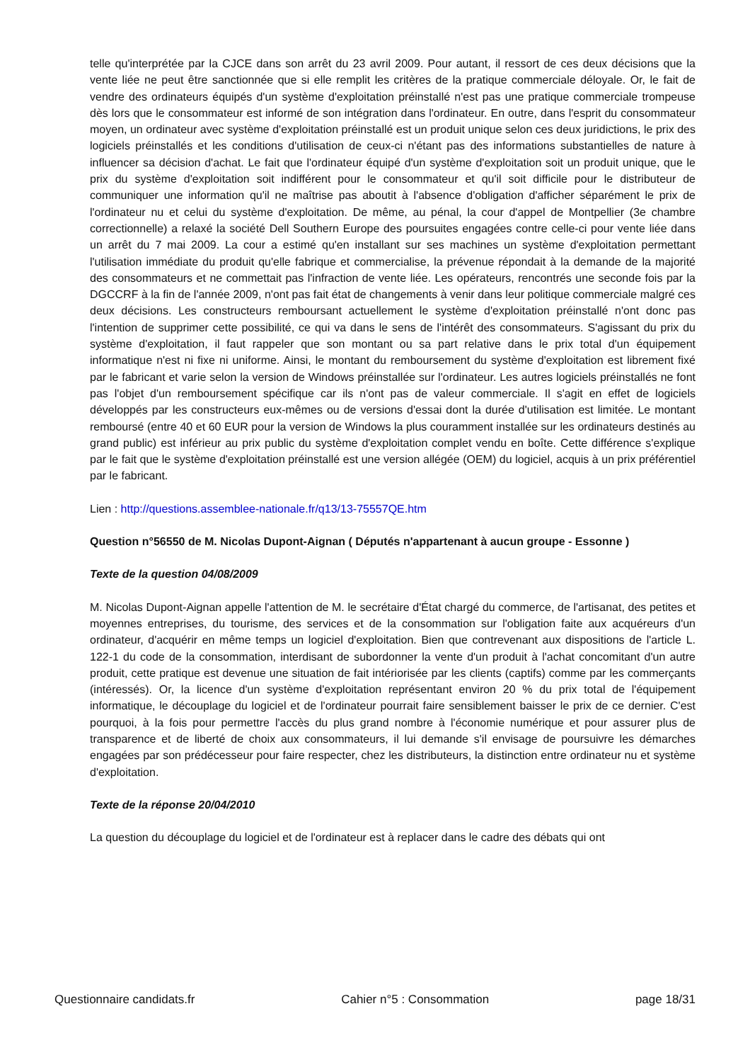telle qu'interprétée par la CJCE dans son arrêt du 23 avril 2009. Pour autant, il ressort de ces deux décisions que la vente liée ne peut être sanctionnée que si elle remplit les critères de la pratique commerciale déloyale. Or, le fait de vendre des ordinateurs équipés d'un système d'exploitation préinstallé n'est pas une pratique commerciale trompeuse dès lors que le consommateur est informé de son intégration dans l'ordinateur. En outre, dans l'esprit du consommateur moyen, un ordinateur avec système d'exploitation préinstallé est un produit unique selon ces deux juridictions, le prix des logiciels préinstallés et les conditions d'utilisation de ceux-ci n'étant pas des informations substantielles de nature à influencer sa décision d'achat. Le fait que l'ordinateur équipé d'un système d'exploitation soit un produit unique, que le prix du système d'exploitation soit indifférent pour le consommateur et qu'il soit difficile pour le distributeur de communiquer une information qu'il ne maîtrise pas aboutit à l'absence d'obligation d'afficher séparément le prix de l'ordinateur nu et celui du système d'exploitation. De même, au pénal, la cour d'appel de Montpellier (3e chambre correctionnelle) a relaxé la société Dell Southern Europe des poursuites engagées contre celle-ci pour vente liée dans un arrêt du 7 mai 2009. La cour a estimé qu'en installant sur ses machines un système d'exploitation permettant l'utilisation immédiate du produit qu'elle fabrique et commercialise, la prévenue répondait à la demande de la majorité des consommateurs et ne commettait pas l'infraction de vente liée. Les opérateurs, rencontrés une seconde fois par la DGCCRF à la fin de l'année 2009, n'ont pas fait état de changements à venir dans leur politique commerciale malgré ces deux décisions. Les constructeurs remboursant actuellement le système d'exploitation préinstallé n'ont donc pas l'intention de supprimer cette possibilité, ce qui va dans le sens de l'intérêt des consommateurs. S'agissant du prix du système d'exploitation, il faut rappeler que son montant ou sa part relative dans le prix total d'un équipement informatique n'est ni fixe ni uniforme. Ainsi, le montant du remboursement du système d'exploitation est librement fixé par le fabricant et varie selon la version de Windows préinstallée sur l'ordinateur. Les autres logiciels préinstallés ne font pas l'objet d'un remboursement spécifique car ils n'ont pas de valeur commerciale. Il s'agit en effet de logiciels développés par les constructeurs eux-mêmes ou de versions d'essai dont la durée d'utilisation est limitée. Le montant remboursé (entre 40 et 60 EUR pour la version de Windows la plus couramment installée sur les ordinateurs destinés au grand public) est inférieur au prix public du système d'exploitation complet vendu en boîte. Cette différence s'explique par le fait que le système d'exploitation préinstallé est une version allégée (OEM) du logiciel, acquis à un prix préférentiel par le fabricant.
Lien : http://questions.assemblee-nationale.fr/q13/13-75557QE.htm
Question n°56550 de M. Nicolas Dupont-Aignan ( Députés n'appartenant à aucun groupe - Essonne )
Texte de la question 04/08/2009
M. Nicolas Dupont-Aignan appelle l'attention de M. le secrétaire d'État chargé du commerce, de l'artisanat, des petites et moyennes entreprises, du tourisme, des services et de la consommation sur l'obligation faite aux acquéreurs d'un ordinateur, d'acquérir en même temps un logiciel d'exploitation. Bien que contrevenant aux dispositions de l'article L. 122-1 du code de la consommation, interdisant de subordonner la vente d'un produit à l'achat concomitant d'un autre produit, cette pratique est devenue une situation de fait intériorisée par les clients (captifs) comme par les commerçants (intéressés). Or, la licence d'un système d'exploitation représentant environ 20 % du prix total de l'équipement informatique, le découplage du logiciel et de l'ordinateur pourrait faire sensiblement baisser le prix de ce dernier. C'est pourquoi, à la fois pour permettre l'accès du plus grand nombre à l'économie numérique et pour assurer plus de transparence et de liberté de choix aux consommateurs, il lui demande s'il envisage de poursuivre les démarches engagées par son prédécesseur pour faire respecter, chez les distributeurs, la distinction entre ordinateur nu et système d'exploitation.
Texte de la réponse 20/04/2010
La question du découplage du logiciel et de l'ordinateur est à replacer dans le cadre des débats qui ont
Questionnaire candidats.fr Cahier n°5 : Consommation page 18/31